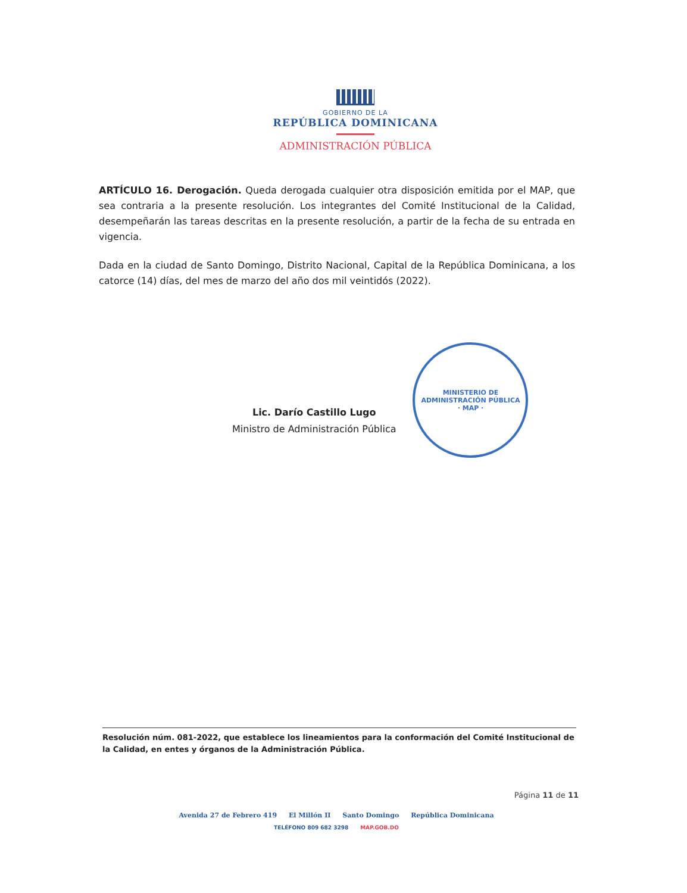GOBIERNO DE LA
REPÚBLICA DOMINICANA
ADMINISTRACIÓN PÚBLICA
ARTÍCULO 16. Derogación. Queda derogada cualquier otra disposición emitida por el MAP, que sea contraria a la presente resolución. Los integrantes del Comité Institucional de la Calidad, desempeñarán las tareas descritas en la presente resolución, a partir de la fecha de su entrada en vigencia.
Dada en la ciudad de Santo Domingo, Distrito Nacional, Capital de la República Dominicana, a los catorce (14) días, del mes de marzo del año dos mil veintidós (2022).
Lic. Darío Castillo Lugo
Ministro de Administración Pública
MINISTERIO DE ADMINISTRACIÓN PÚBLICA
· MAP ·
Resolución núm. 081-2022, que establece los lineamientos para la conformación del Comité Institucional de la Calidad, en entes y órganos de la Administración Pública.
Página 11 de 11
Avenida 27 de Febrero 419 El Millón II Santo Domingo República Dominicana
TELÉFONO 809 682 3298 MAP.GOB.DO